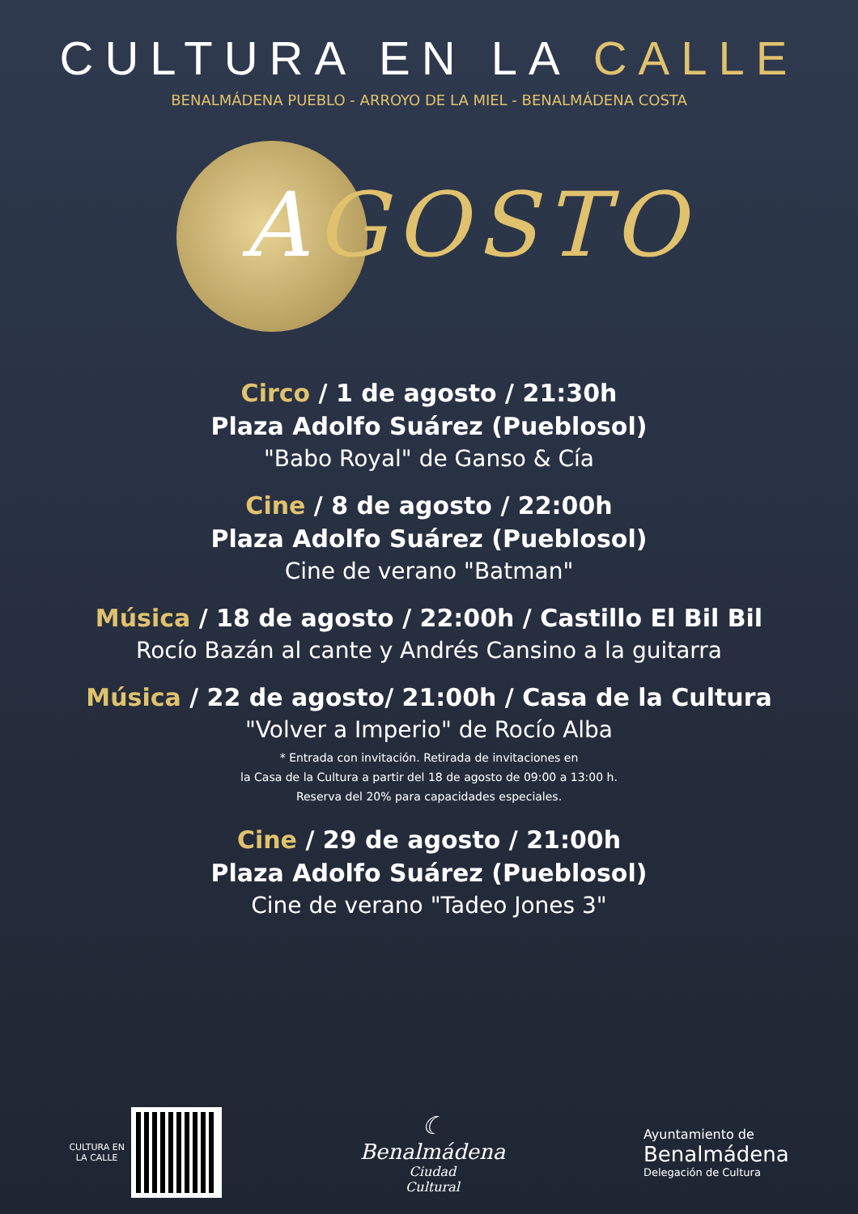CULTURA EN LA CALLE
BENALMÁDENA PUEBLO - ARROYO DE LA MIEL - BENALMÁDENA COSTA
AGOSTO
Circo / 1 de agosto / 21:30h
Plaza Adolfo Suárez (Pueblosol)
"Babo Royal" de Ganso & Cía
Cine / 8 de agosto / 22:00h
Plaza Adolfo Suárez (Pueblosol)
Cine de verano "Batman"
Música / 18 de agosto / 22:00h / Castillo El Bil Bil
Rocío Bazán al cante y Andrés Cansino a la guitarra
Música / 22 de agosto/ 21:00h / Casa de la Cultura
"Volver a Imperio" de Rocío Alba
* Entrada con invitación. Retirada de invitaciones en
la Casa de la Cultura a partir del 18 de agosto de 09:00 a 13:00 h.
Reserva del 20% para capacidades especiales.
Cine / 29 de agosto / 21:00h
Plaza Adolfo Suárez (Pueblosol)
Cine de verano "Tadeo Jones 3"
CULTURA EN
LA CALLE
☾
Benalmádena
Ciudad
Cultural
Ayuntamiento de
Benalmádena
Delegación de Cultura